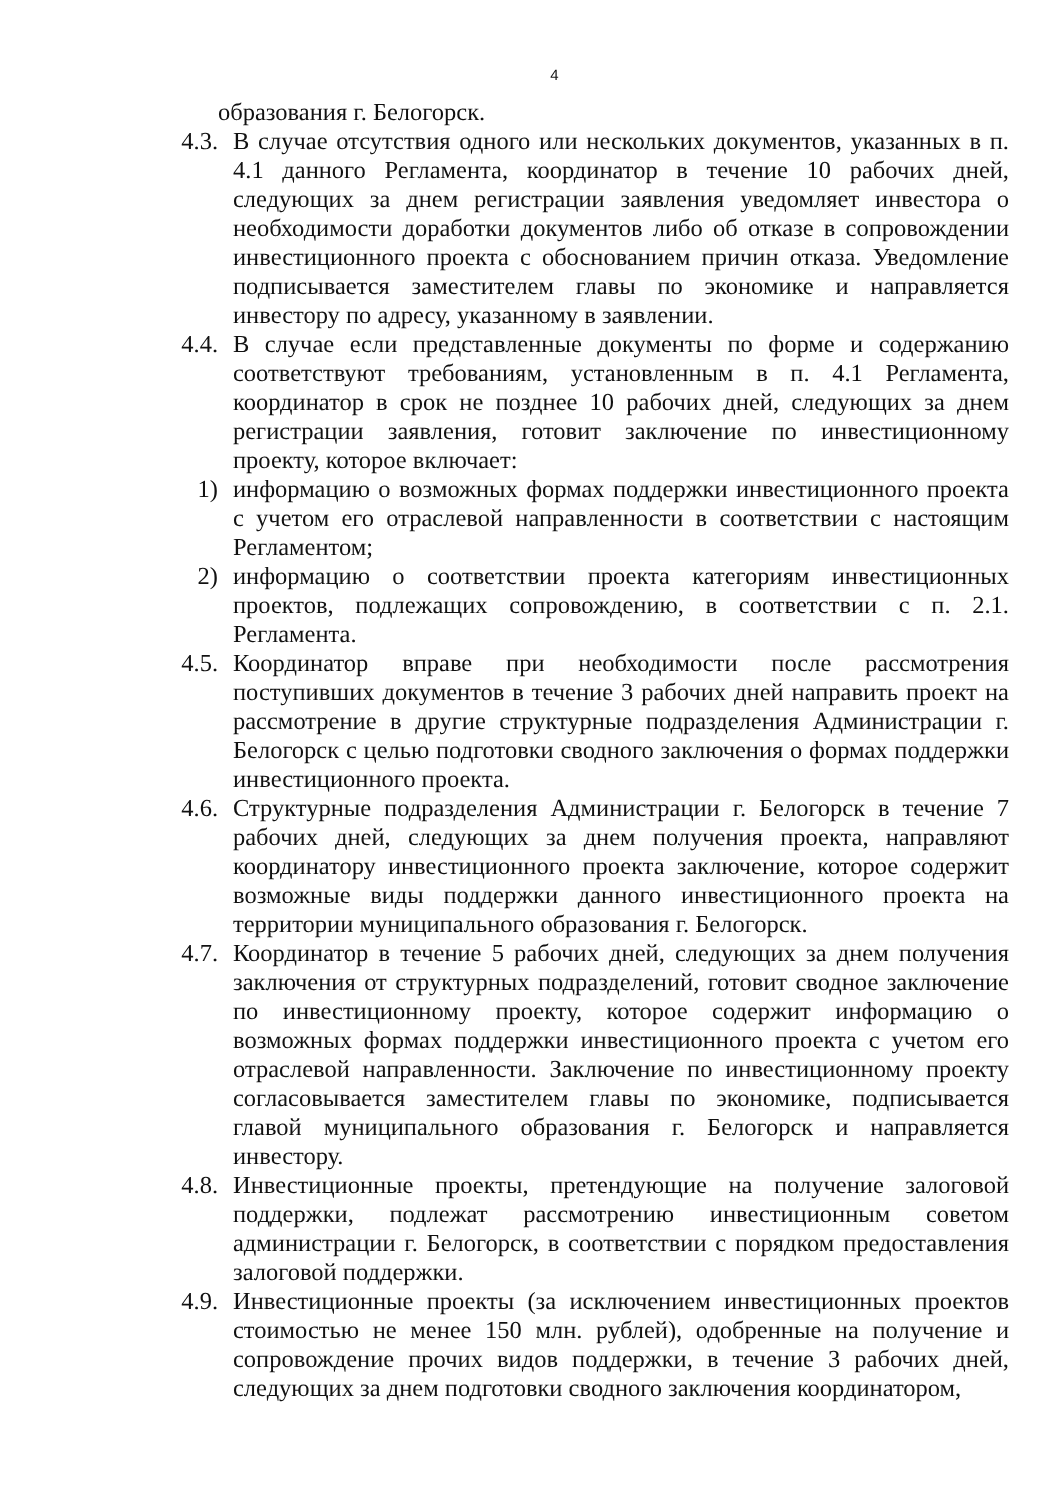4
образования г. Белогорск.
4.3. В случае отсутствия одного или нескольких документов, указанных в п. 4.1 данного Регламента, координатор в течение 10 рабочих дней, следующих за днем регистрации заявления уведомляет инвестора о необходимости доработки документов либо об отказе в сопровождении инвестиционного проекта с обоснованием причин отказа. Уведомление подписывается заместителем главы по экономике и направляется инвестору по адресу, указанному в заявлении.
4.4. В случае если представленные документы по форме и содержанию соответствуют требованиям, установленным в п. 4.1 Регламента, координатор в срок не позднее 10 рабочих дней, следующих за днем регистрации заявления, готовит заключение по инвестиционному проекту, которое включает:
1) информацию о возможных формах поддержки инвестиционного проекта с учетом его отраслевой направленности в соответствии с настоящим Регламентом;
2) информацию о соответствии проекта категориям инвестиционных проектов, подлежащих сопровождению, в соответствии с п. 2.1. Регламента.
4.5. Координатор вправе при необходимости после рассмотрения поступивших документов в течение 3 рабочих дней направить проект на рассмотрение в другие структурные подразделения Администрации г. Белогорск с целью подготовки сводного заключения о формах поддержки инвестиционного проекта.
4.6. Структурные подразделения Администрации г. Белогорск в течение 7 рабочих дней, следующих за днем получения проекта, направляют координатору инвестиционного проекта заключение, которое содержит возможные виды поддержки данного инвестиционного проекта на территории муниципального образования г. Белогорск.
4.7. Координатор в течение 5 рабочих дней, следующих за днем получения заключения от структурных подразделений, готовит сводное заключение по инвестиционному проекту, которое содержит информацию о возможных формах поддержки инвестиционного проекта с учетом его отраслевой направленности. Заключение по инвестиционному проекту согласовывается заместителем главы по экономике, подписывается главой муниципального образования г. Белогорск и направляется инвестору.
4.8. Инвестиционные проекты, претендующие на получение залоговой поддержки, подлежат рассмотрению инвестиционным советом администрации г. Белогорск, в соответствии с порядком предоставления залоговой поддержки.
4.9. Инвестиционные проекты (за исключением инвестиционных проектов стоимостью не менее 150 млн. рублей), одобренные на получение и сопровождение прочих видов поддержки, в течение 3 рабочих дней, следующих за днем подготовки сводного заключения координатором,